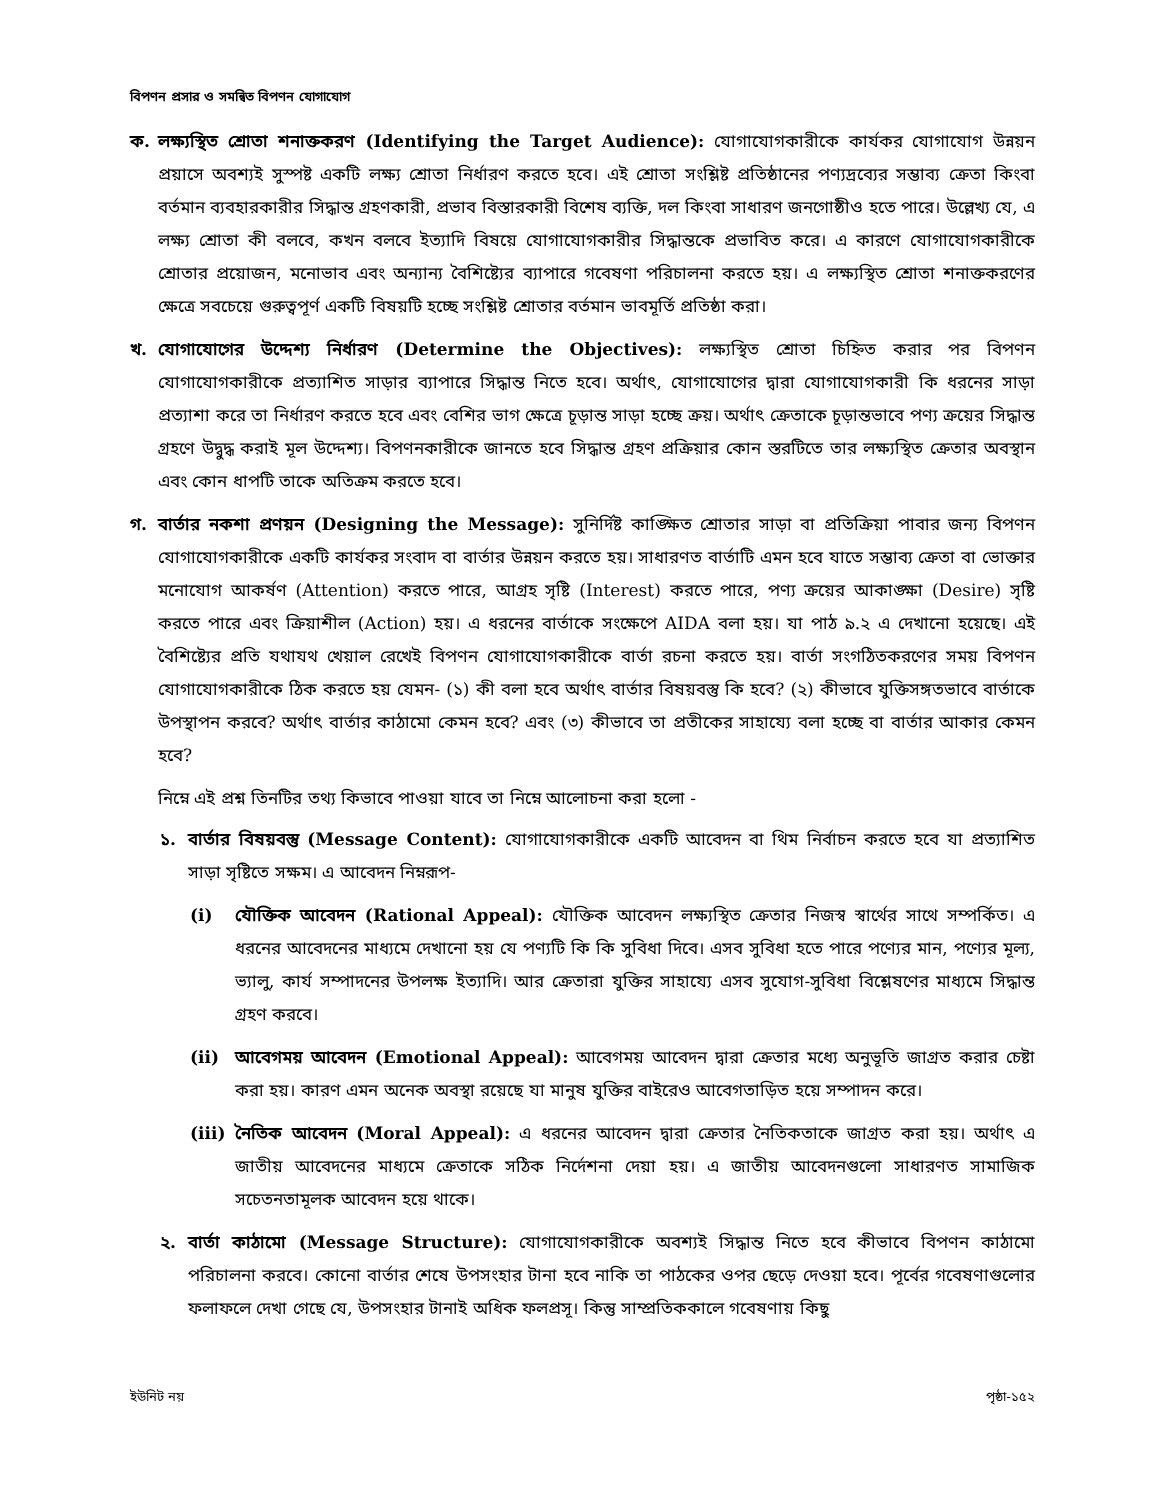বিপণন প্রসার ও সমন্বিত বিপণন যোগাযোগ
ক. লক্ষ্যস্থিত শ্রোতা শনাক্তকরণ (Identifying the Target Audience): যোগাযোগকারীকে কার্যকর যোগাযোগ উন্নয়ন প্রয়াসে অবশ্যই সুস্পষ্ট একটি লক্ষ্য শ্রোতা নির্ধারণ করতে হবে। এই শ্রোতা সংশ্লিষ্ট প্রতিষ্ঠানের পণ্যদ্রব্যের সম্ভাব্য ক্রেতা কিংবা বর্তমান ব্যবহারকারীর সিদ্ধান্ত গ্রহণকারী, প্রভাব বিস্তারকারী বিশেষ ব্যক্তি, দল কিংবা সাধারণ জনগোষ্ঠীও হতে পারে। উল্লেখ্য যে, এ লক্ষ্য শ্রোতা কী বলবে, কখন বলবে ইত্যাদি বিষয়ে যোগাযোগকারীর সিদ্ধান্তকে প্রভাবিত করে। এ কারণে যোগাযোগকারীকে শ্রোতার প্রয়োজন, মনোভাব এবং অন্যান্য বৈশিষ্ট্যের ব্যাপারে গবেষণা পরিচালনা করতে হয়। এ লক্ষ্যস্থিত শ্রোতা শনাক্তকরণের ক্ষেত্রে সবচেয়ে গুরুত্বপূর্ণ একটি বিষয়টি হচ্ছে সংশ্লিষ্ট শ্রোতার বর্তমান ভাবমূর্তি প্রতিষ্ঠা করা।
খ. যোগাযোগের উদ্দেশ্য নির্ধারণ (Determine the Objectives): লক্ষ্যস্থিত শ্রোতা চিহ্নিত করার পর বিপণন যোগাযোগকারীকে প্রত্যাশিত সাড়ার ব্যাপারে সিদ্ধান্ত নিতে হবে। অর্থাৎ, যোগাযোগের দ্বারা যোগাযোগকারী কি ধরনের সাড়া প্রত্যাশা করে তা নির্ধারণ করতে হবে এবং বেশির ভাগ ক্ষেত্রে চূড়ান্ত সাড়া হচ্ছে ক্রয়। অর্থাৎ ক্রেতাকে চূড়ান্তভাবে পণ্য ক্রয়ের সিদ্ধান্ত গ্রহণে উদ্বুদ্ধ করাই মূল উদ্দেশ্য। বিপণনকারীকে জানতে হবে সিদ্ধান্ত গ্রহণ প্রক্রিয়ার কোন স্তরটিতে তার লক্ষ্যস্থিত ক্রেতার অবস্থান এবং কোন ধাপটি তাকে অতিক্রম করতে হবে।
গ. বার্তার নকশা প্রণয়ন (Designing the Message): সুনির্দিষ্ট কাঙ্ক্ষিত শ্রোতার সাড়া বা প্রতিক্রিয়া পাবার জন্য বিপণন যোগাযোগকারীকে একটি কার্যকর সংবাদ বা বার্তার উন্নয়ন করতে হয়। সাধারণত বার্তাটি এমন হবে যাতে সম্ভাব্য ক্রেতা বা ভোক্তার মনোযোগ আকর্ষণ (Attention) করতে পারে, আগ্রহ সৃষ্টি (Interest) করতে পারে, পণ্য ক্রয়ের আকাঙ্ক্ষা (Desire) সৃষ্টি করতে পারে এবং ক্রিয়াশীল (Action) হয়। এ ধরনের বার্তাকে সংক্ষেপে AIDA বলা হয়। যা পাঠ ৯.২ এ দেখানো হয়েছে। এই বৈশিষ্ট্যের প্রতি যথাযথ খেয়াল রেখেই বিপণন যোগাযোগকারীকে বার্তা রচনা করতে হয়। বার্তা সংগঠিতকরণের সময় বিপণন যোগাযোগকারীকে ঠিক করতে হয় যেমন- (১) কী বলা হবে অর্থাৎ বার্তার বিষয়বস্তু কি হবে? (২) কীভাবে যুক্তিসঙ্গতভাবে বার্তাকে উপস্থাপন করবে? অর্থাৎ বার্তার কাঠামো কেমন হবে? এবং (৩) কীভাবে তা প্রতীকের সাহায্যে বলা হচ্ছে বা বার্তার আকার কেমন হবে?
নিম্নে এই প্রশ্ন তিনটির তথ্য কিভাবে পাওয়া যাবে তা নিম্নে আলোচনা করা হলো -
১. বার্তার বিষয়বস্তু (Message Content): যোগাযোগকারীকে একটি আবেদন বা থিম নির্বাচন করতে হবে যা প্রত্যাশিত সাড়া সৃষ্টিতে সক্ষম। এ আবেদন নিম্নরূপ-
(i) যৌক্তিক আবেদন (Rational Appeal): যৌক্তিক আবেদন লক্ষ্যস্থিত ক্রেতার নিজস্ব স্বার্থের সাথে সম্পর্কিত। এ ধরনের আবেদনের মাধ্যমে দেখানো হয় যে পণ্যটি কি কি সুবিধা দিবে। এসব সুবিধা হতে পারে পণ্যের মান, পণ্যের মূল্য, ভ্যালু, কার্য সম্পাদনের উপলক্ষ ইত্যাদি। আর ক্রেতারা যুক্তির সাহায্যে এসব সুযোগ-সুবিধা বিশ্লেষণের মাধ্যমে সিদ্ধান্ত গ্রহণ করবে।
(ii) আবেগময় আবেদন (Emotional Appeal): আবেগময় আবেদন দ্বারা ক্রেতার মধ্যে অনুভূতি জাগ্রত করার চেষ্টা করা হয়। কারণ এমন অনেক অবস্থা রয়েছে যা মানুষ যুক্তির বাইরেও আবেগতাড়িত হয়ে সম্পাদন করে।
(iii) নৈতিক আবেদন (Moral Appeal): এ ধরনের আবেদন দ্বারা ক্রেতার নৈতিকতাকে জাগ্রত করা হয়। অর্থাৎ এ জাতীয় আবেদনের মাধ্যমে ক্রেতাকে সঠিক নির্দেশনা দেয়া হয়। এ জাতীয় আবেদনগুলো সাধারণত সামাজিক সচেতনতামূলক আবেদন হয়ে থাকে।
২. বার্তা কাঠামো (Message Structure): যোগাযোগকারীকে অবশ্যই সিদ্ধান্ত নিতে হবে কীভাবে বিপণন কাঠামো পরিচালনা করবে। কোনো বার্তার শেষে উপসংহার টানা হবে নাকি তা পাঠকের ওপর ছেড়ে দেওয়া হবে। পূর্বের গবেষণাগুলোর ফলাফলে দেখা গেছে যে, উপসংহার টানাই অধিক ফলপ্রসূ। কিন্তু সাম্প্রতিককালে গবেষণায় কিছু
ইউনিট নয় পৃষ্ঠা-১৫২